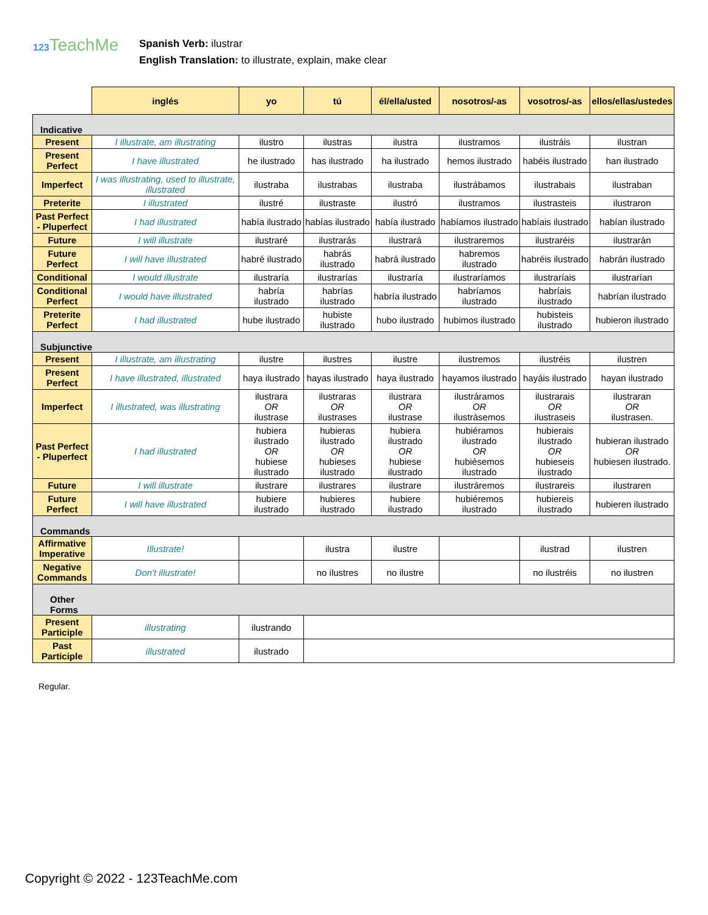123 TeachMe
Spanish Verb: ilustrar
English Translation: to illustrate, explain, make clear
| | inglés | yo | tú | él/ella/usted | nosotros/-as | vosotros/-as | ellos/ellas/ustedes |
| --- | --- | --- | --- | --- | --- | --- | --- |
| Indicative | | | | | | | |
| Present | I illustrate, am illustrating | ilustro | ilustras | ilustra | ilustramos | ilustráis | ilustran |
| Present Perfect | I have illustrated | he ilustrado | has ilustrado | ha ilustrado | hemos ilustrado | habéis ilustrado | han ilustrado |
| Imperfect | I was illustrating, used to illustrate, illustrated | ilustraba | ilustrabas | ilustraba | ilustrábamos | ilustrabais | ilustraban |
| Preterite | I illustrated | ilustré | ilustraste | ilustró | ilustramos | ilustrasteis | ilustraron |
| Past Perfect - Pluperfect | I had illustrated | había ilustrado | habías ilustrado | había ilustrado | habíamos ilustrado | habíais ilustrado | habían ilustrado |
| Future | I will illustrate | ilustraré | ilustrarás | ilustrará | ilustraremos | ilustraréis | ilustrarán |
| Future Perfect | I will have illustrated | habré ilustrado | habrás ilustrado | habrá ilustrado | habremos ilustrado | habréis ilustrado | habrán ilustrado |
| Conditional | I would illustrate | ilustraría | ilustrarías | ilustraría | ilustraríamos | ilustraríais | ilustrarían |
| Conditional Perfect | I would have illustrated | habría ilustrado | habrías ilustrado | habría ilustrado | habríamos ilustrado | habríais ilustrado | habrían ilustrado |
| Preterite Perfect | I had illustrated | hube ilustrado | hubiste ilustrado | hubo ilustrado | hubimos ilustrado | hubisteis ilustrado | hubieron ilustrado |
| Subjunctive | | | | | | | |
| Present | I illustrate, am illustrating | ilustre | ilustres | ilustre | ilustremos | ilustréis | ilustren |
| Present Perfect | I have illustrated, illustrated | haya ilustrado | hayas ilustrado | haya ilustrado | hayamos ilustrado | hayáis ilustrado | hayan ilustrado |
| Imperfect | I illustrated, was illustrating | ilustrara OR ilustrase | ilustraras OR ilustrases | ilustrara OR ilustrase | ilustráramos OR ilustràsemos | ilustrarais OR ilustraseis | ilustraran OR ilustrasen. |
| Past Perfect - Pluperfect | I had illustrated | hubiera ilustrado OR hubiese ilustrado | hubieras ilustrado OR hubieses ilustrado | hubiera ilustrado OR hubiese ilustrado | hubiéramos ilustrado OR hubièsemos ilustrado | hubierais ilustrado OR hubieseis ilustrado | hubieran ilustrado OR hubiesen ilustrado. |
| Future | I will illustrate | ilustrare | ilustrares | ilustrare | ilustráremos | ilustrareis | ilustraren |
| Future Perfect | I will have illustrated | hubiere ilustrado | hubieres ilustrado | hubiere ilustrado | hubiéremos ilustrado | hubiereis ilustrado | hubieren ilustrado |
| Commands | | | | | | | |
| Affirmative Imperative | Illustrate! | | ilustra | ilustre | | ilustrad | ilustren |
| Negative Commands | Don't illustrate! | | no ilustres | no ilustre | | no ilustréis | no ilustren |
| Other Forms | | | | | | | |
| Present Participle | illustrating | ilustrando | | | | | |
| Past Participle | illustrated | ilustrado | | | | | |
Regular.
Copyright © 2022 - 123TeachMe.com